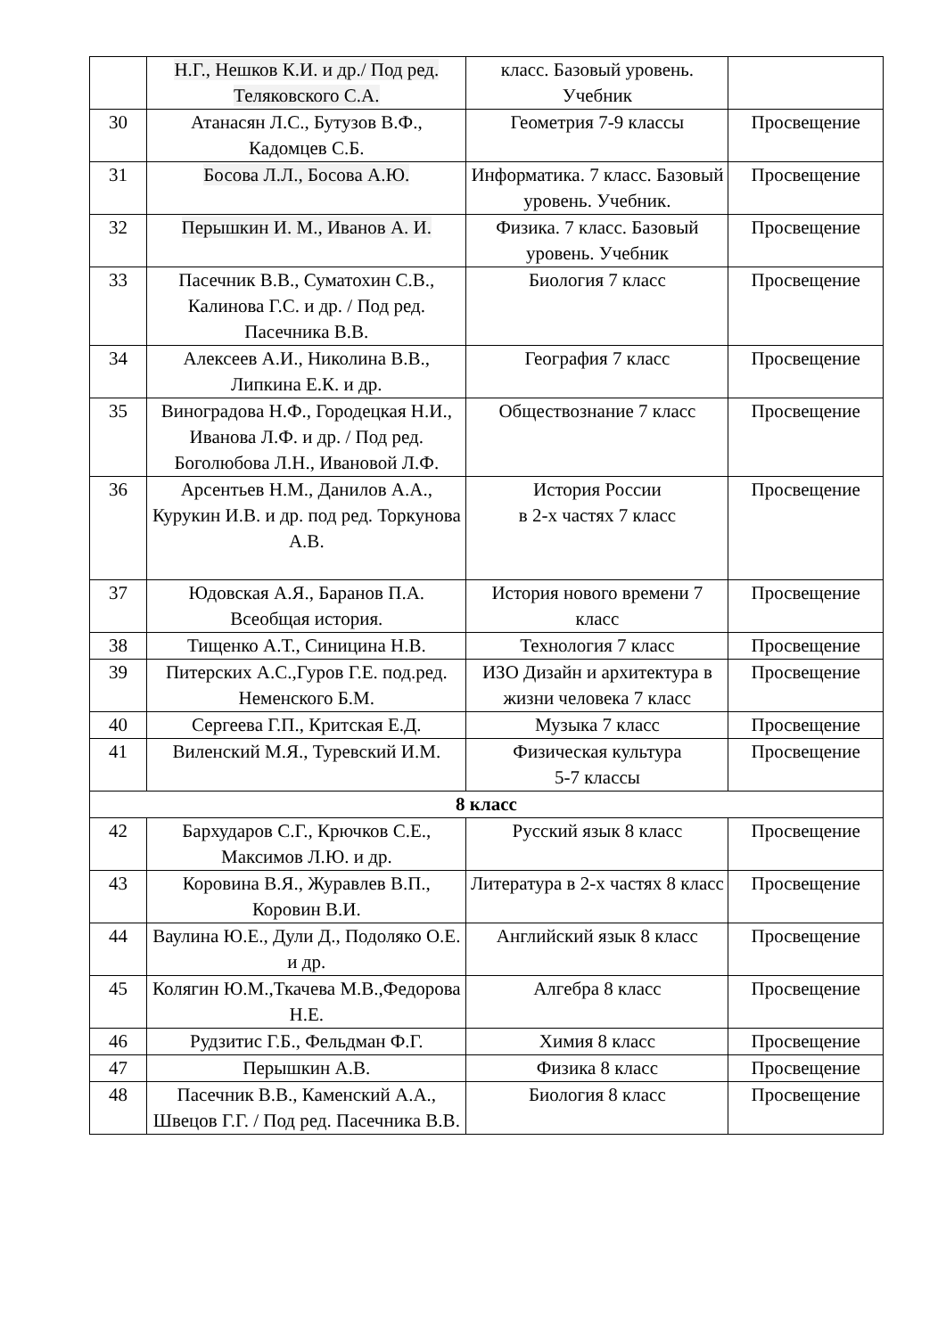| | Н.Г., Нешков К.И. и др./ Под ред. Теляковского С.А. | класс. Базовый уровень. Учебник | |
| 30 | Атанасян Л.С., Бутузов В.Ф., Кадомцев С.Б. | Геометрия 7-9 классы | Просвещение |
| 31 | Босова Л.Л., Босова А.Ю. | Информатика. 7 класс. Базовый уровень. Учебник. | Просвещение |
| 32 | Перышкин И. М., Иванов А. И. | Физика. 7 класс. Базовый уровень. Учебник | Просвещение |
| 33 | Пасечник В.В., Суматохин С.В., Калинова Г.С. и др. / Под ред. Пасечника В.В. | Биология 7 класс | Просвещение |
| 34 | Алексеев А.И., Николина В.В., Липкина Е.К. и др. | География 7 класс | Просвещение |
| 35 | Виноградова Н.Ф., Городецкая Н.И., Иванова Л.Ф. и др. / Под ред. Боголюбова Л.Н., Ивановой Л.Ф. | Обществознание 7 класс | Просвещение |
| 36 | Арсентьев Н.М., Данилов А.А., Курукин И.В. и др. под ред. Торкунова А.В. | История России в 2-х частях 7 класс | Просвещение |
| 37 | Юдовская А.Я., Баранов П.А. Всеобщая история. | История нового времени 7 класс | Просвещение |
| 38 | Тищенко А.Т., Синицина Н.В. | Технология 7 класс | Просвещение |
| 39 | Питерских А.С.,Гуров Г.Е. под.ред. Неменского Б.М. | ИЗО Дизайн и архитектура в жизни человека 7 класс | Просвещение |
| 40 | Сергеева Г.П., Критская Е.Д. | Музыка 7 класс | Просвещение |
| 41 | Виленский М.Я., Туревский И.М. | Физическая культура 5-7 классы | Просвещение |
| 8 класс | | | |
| 42 | Бархударов С.Г., Крючков С.Е., Максимов Л.Ю. и др. | Русский язык 8 класс | Просвещение |
| 43 | Коровина В.Я., Журавлев В.П., Коровин В.И. | Литература в 2-х частях 8 класс | Просвещение |
| 44 | Ваулина Ю.Е., Дули Д., Подоляко О.Е. и др. | Английский язык 8 класс | Просвещение |
| 45 | Колягин Ю.М.,Ткачева М.В.,Федорова Н.Е. | Алгебра 8 класс | Просвещение |
| 46 | Рудзитис Г.Б., Фельдман Ф.Г. | Химия 8 класс | Просвещение |
| 47 | Перышкин А.В. | Физика 8 класс | Просвещение |
| 48 | Пасечник В.В., Каменский А.А., Швецов Г.Г. / Под ред. Пасечника В.В. | Биология 8 класс | Просвещение |